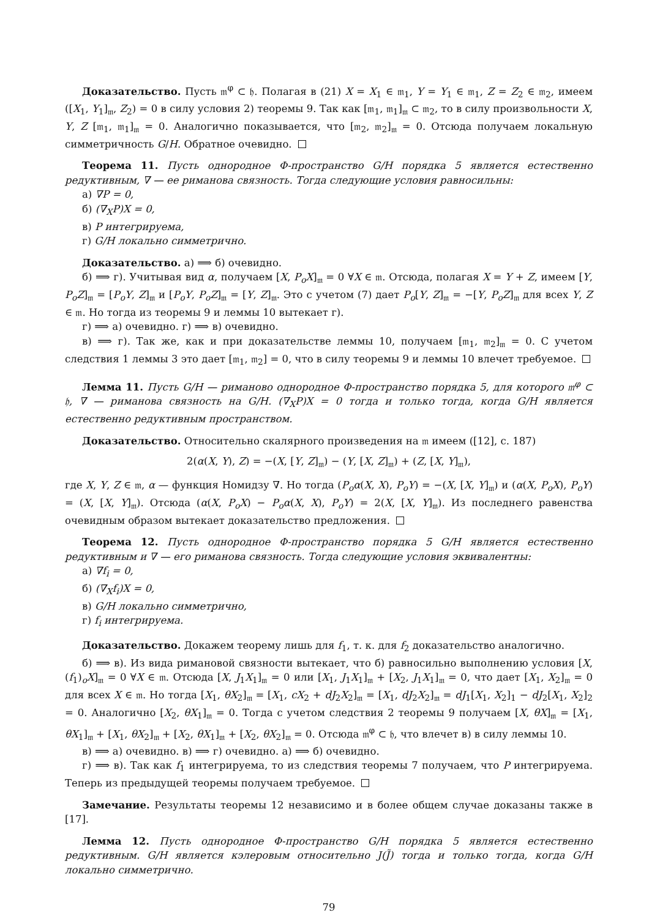Доказательство. Пусть 𝔪<sup>φ</sup> ⊂ 𝔥. Полагая в (21) X = X<sub>1</sub> ∈ 𝔪<sub>1</sub>, Y = Y<sub>1</sub> ∈ 𝔪<sub>1</sub>, Z = Z<sub>2</sub> ∈ 𝔪<sub>2</sub>, имеем ([X<sub>1</sub>, Y<sub>1</sub>]<sub>𝔪</sub>, Z<sub>2</sub>) = 0 в силу условия 2) теоремы 9. Так как [𝔪<sub>1</sub>, 𝔪<sub>1</sub>]<sub>𝔪</sub> ⊂ 𝔪<sub>2</sub>, то в силу произвольности X, Y, Z [𝔪<sub>1</sub>, 𝔪<sub>1</sub>]<sub>𝔪</sub> = 0. Аналогично показывается, что [𝔪<sub>2</sub>, 𝔪<sub>2</sub>]<sub>𝔪</sub> = 0. Отсюда получаем локальную симметричность G/H. Обратное очевидно.
Теорема 11. Пусть однородное Φ-пространство G/H порядка 5 является естественно редуктивным, ∇ — ее риманова связность. Тогда следующие условия равносильны:
а) ∇P = 0,
б) (∇<sub>X</sub>P)X = 0,
в) P интегрируема,
г) G/H локально симметрично.
Доказательство. а) ⟹ б) очевидно.
б) ⟹ г). Учитывая вид α, получаем [X, P<sub>o</sub>X]<sub>𝔪</sub> = 0 ∀X ∈ 𝔪. Отсюда, полагая X = Y + Z, имеем [Y, P<sub>o</sub>Z]<sub>𝔪</sub> = [P<sub>o</sub>Y, Z]<sub>𝔪</sub> и [P<sub>o</sub>Y, P<sub>o</sub>Z]<sub>𝔪</sub> = [Y, Z]<sub>𝔪</sub>. Это с учетом (7) дает P<sub>o</sub>[Y, Z]<sub>𝔪</sub> = −[Y, P<sub>o</sub>Z]<sub>𝔪</sub> для всех Y, Z ∈ 𝔪. Но тогда из теоремы 9 и леммы 10 вытекает г).
г) ⟹ а) очевидно. г) ⟹ в) очевидно.
в) ⟹ г). Так же, как и при доказательстве леммы 10, получаем [𝔪<sub>1</sub>, 𝔪<sub>2</sub>]<sub>𝔪</sub> = 0. С учетом следствия 1 леммы 3 это дает [𝔪<sub>1</sub>, 𝔪<sub>2</sub>] = 0, что в силу теоремы 9 и леммы 10 влечет требуемое.
Лемма 11. Пусть G/H — риманово однородное Φ-пространство порядка 5, для которого 𝔪<sup>φ</sup> ⊂ 𝔥, ∇ — риманова связность на G/H. (∇<sub>X</sub>P)X = 0 тогда и только тогда, когда G/H является естественно редуктивным пространством.
Доказательство. Относительно скалярного произведения на 𝔪 имеем ([12], с. 187)
2(α(X, Y), Z) = −(X, [Y, Z]<sub>𝔪</sub>) − (Y, [X, Z]<sub>𝔪</sub>) + (Z, [X, Y]<sub>𝔪</sub>),
где X, Y, Z ∈ 𝔪, α — функция Номидзу ∇. Но тогда (P<sub>o</sub>α(X, X), P<sub>o</sub>Y) = −(X, [X, Y]<sub>𝔪</sub>) и (α(X, P<sub>o</sub>X), P<sub>o</sub>Y) = (X, [X, Y]<sub>𝔪</sub>). Отсюда (α(X, P<sub>o</sub>X) − P<sub>o</sub>α(X, X), P<sub>o</sub>Y) = 2(X, [X, Y]<sub>𝔪</sub>). Из последнего равенства очевидным образом вытекает доказательство предложения.
Теорема 12. Пусть однородное Φ-пространство порядка 5 G/H является естественно редуктивным и ∇ — его риманова связность. Тогда следующие условия эквивалентны:
а) ∇f<sub>i</sub> = 0,
б) (∇<sub>X</sub>f<sub>i</sub>)X = 0,
в) G/H локально симметрично,
г) f<sub>i</sub> интегрируема.
Доказательство. Докажем теорему лишь для f<sub>1</sub>, т. к. для f<sub>2</sub> доказательство аналогично.
б) ⟹ в). Из вида римановой связности вытекает, что б) равносильно выполнению условия [X, (f<sub>1</sub>)<sub>o</sub>X]<sub>𝔪</sub> = 0 ∀X ∈ 𝔪. Отсюда [X, J<sub>1</sub>X<sub>1</sub>]<sub>𝔪</sub> = 0 или [X<sub>1</sub>, J<sub>1</sub>X<sub>1</sub>]<sub>𝔪</sub> + [X<sub>2</sub>, J<sub>1</sub>X<sub>1</sub>]<sub>𝔪</sub> = 0, что дает [X<sub>1</sub>, X<sub>2</sub>]<sub>𝔪</sub> = 0 для всех X ∈ 𝔪. Но тогда [X<sub>1</sub>, θX<sub>2</sub>]<sub>𝔪</sub> = [X<sub>1</sub>, cX<sub>2</sub> + dJ<sub>2</sub>X<sub>2</sub>]<sub>𝔪</sub> = [X<sub>1</sub>, dJ<sub>2</sub>X<sub>2</sub>]<sub>𝔪</sub> = dJ<sub>1</sub>[X<sub>1</sub>, X<sub>2</sub>]<sub>1</sub> − dJ<sub>2</sub>[X<sub>1</sub>, X<sub>2</sub>]<sub>2</sub> = 0. Аналогично [X<sub>2</sub>, θX<sub>1</sub>]<sub>𝔪</sub> = 0. Тогда с учетом следствия 2 теоремы 9 получаем [X, θX]<sub>𝔪</sub> = [X<sub>1</sub>, θX<sub>1</sub>]<sub>𝔪</sub> + [X<sub>1</sub>, θX<sub>2</sub>]<sub>𝔪</sub> + [X<sub>2</sub>, θX<sub>1</sub>]<sub>𝔪</sub> + [X<sub>2</sub>, θX<sub>2</sub>]<sub>𝔪</sub> = 0. Отсюда 𝔪<sup>φ</sup> ⊂ 𝔥, что влечет в) в силу леммы 10.
в) ⟹ а) очевидно. в) ⟹ г) очевидно. а) ⟹ б) очевидно.
г) ⟹ в). Так как f<sub>1</sub> интегрируема, то из следствия теоремы 7 получаем, что P интегрируема. Теперь из предыдущей теоремы получаем требуемое.
Замечание. Результаты теоремы 12 независимо и в более общем случае доказаны также в [17].
Лемма 12. Пусть однородное Φ-пространство G/H порядка 5 является естественно редуктивным. G/H является кэлеровым относительно J(J̃) тогда и только тогда, когда G/H локально симметрично.
79